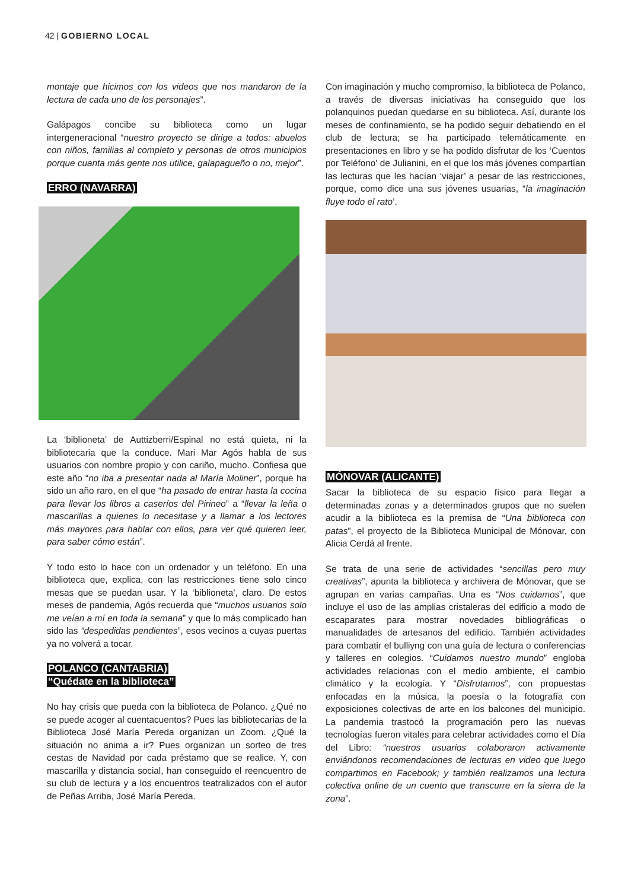42 | GOBIERNO LOCAL
montaje que hicimos con los videos que nos mandaron de la lectura de cada uno de los personajes”.
Galápagos concibe su biblioteca como un lugar intergeneracional “nuestro proyecto se dirige a todos: abuelos con niños, familias al completo y personas de otros municipios porque cuanta más gente nos utilice, galapagueño o no, mejor”.
ERRO (NAVARRA)
La ‘biblioneta’ de Auttizberri/Espinal no está quieta, ni la bibliotecaria que la conduce. Mari Mar Agós habla de sus usuarios con nombre propio y con cariño, mucho. Confiesa que este año “no iba a presentar nada al María Moliner”, porque ha sido un año raro, en el que “ha pasado de entrar hasta la cocina para llevar los libros a caseríos del Pirineo” a “llevar la leña o mascarillas a quienes lo necesitase y a llamar a los lectores más mayores para hablar con ellos, para ver qué quieren leer, para saber cómo están”.
Y todo esto lo hace con un ordenador y un teléfono. En una biblioteca que, explica, con las restricciones tiene solo cinco mesas que se puedan usar. Y la ‘biblioneta’, claro. De estos meses de pandemia, Agós recuerda que “muchos usuarios solo me veían a mí en toda la semana” y que lo más complicado han sido las “despedidas pendientes”, esos vecinos a cuyas puertas ya no volverá a tocar.
POLANCO (CANTABRIA)
“Quédate en la biblioteca”
No hay crisis que pueda con la biblioteca de Polanco. ¿Qué no se puede acoger al cuentacuentos? Pues las bibliotecarias de la Biblioteca José María Pereda organizan un Zoom. ¿Qué la situación no anima a ir? Pues organizan un sorteo de tres cestas de Navidad por cada préstamo que se realice. Y, con mascarilla y distancia social, han conseguido el reencuentro de su club de lectura y a los encuentros teatralizados con el autor de Peñas Arriba, José María Pereda.
Con imaginación y mucho compromiso, la biblioteca de Polanco, a través de diversas iniciativas ha conseguido que los polanquinos puedan quedarse en su biblioteca. Así, durante los meses de confinamiento, se ha podido seguir debatiendo en el club de lectura; se ha participado telemáticamente en presentaciones en libro y se ha podido disfrutar de los ‘Cuentos por Teléfono’ de Julianini, en el que los más jóvenes compartían las lecturas que les hacían ‘viajar’ a pesar de las restricciones, porque, como dice una sus jóvenes usuarias, “la imaginación fluye todo el rato’.
MÓNOVAR (ALICANTE)
Sacar la biblioteca de su espacio físico para llegar a determinadas zonas y a determinados grupos que no suelen acudir a la biblioteca es la premisa de “Una biblioteca con patas”, el proyecto de la Biblioteca Municipal de Mónovar, con Alicia Cerdá al frente.
Se trata de una serie de actividades “sencillas pero muy creativas”, apunta la biblioteca y archivera de Mónovar, que se agrupan en varias campañas. Una es “Nos cuidamos”, que incluye el uso de las amplias cristaleras del edificio a modo de escaparates para mostrar novedades bibliográficas o manualidades de artesanos del edificio. También actividades para combatir el bulliyng con una guía de lectura o conferencias y talleres en colegios. “Cuidamos nuestro mundo” engloba actividades relacionas con el medio ambiente, el cambio climático y la ecología. Y “Disfrutamos”, con propuestas enfocadas en la música, la poesía o la fotografía con exposiciones colectivas de arte en los balcones del municipio. La pandemia trastocó la programación pero las nuevas tecnologías fueron vitales para celebrar actividades como el Día del Libro: “nuestros usuarios colaboraron activamente enviándonos recomendaciones de lecturas en video que luego compartimos en Facebook; y también realizamos una lectura colectiva online de un cuento que transcurre en la sierra de la zona”.